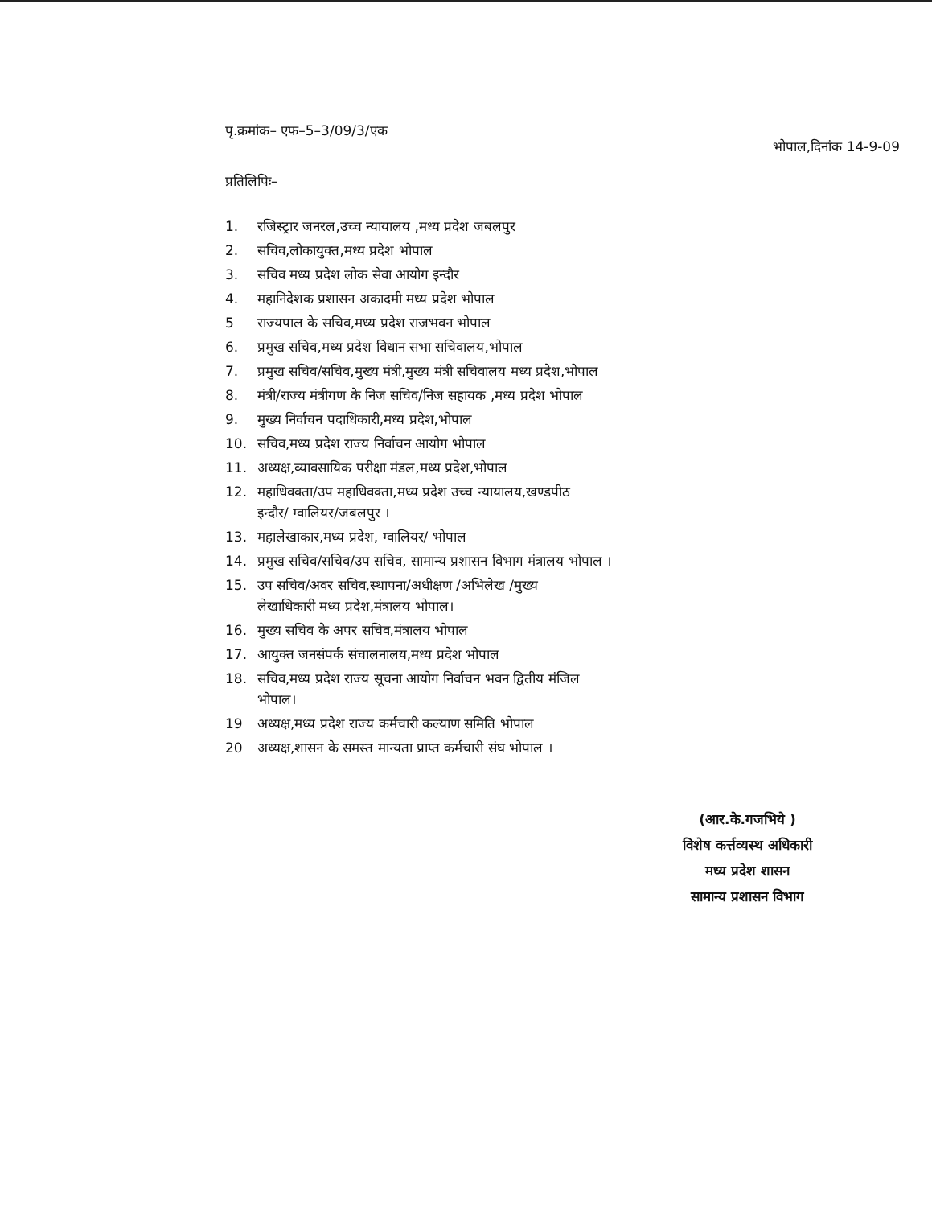पृ.क्रमांक– एफ–5–3/09/3/एक
भोपाल,दिनांक 14-9-09
प्रतिलिपिः–
1. रजिस्ट्रार जनरल,उच्च न्यायालय ,मध्य प्रदेश जबलपुर
2. सचिव,लोकायुक्त,मध्य प्रदेश भोपाल
3. सचिव मध्य प्रदेश लोक सेवा आयोग इन्दौर
4. महानिदेशक प्रशासन अकादमी मध्य प्रदेश भोपाल
5 राज्यपाल के सचिव,मध्य प्रदेश राजभवन भोपाल
6. प्रमुख सचिव,मध्य प्रदेश विधान सभा सचिवालय,भोपाल
7. प्रमुख सचिव/सचिव,मुख्य मंत्री,मुख्य मंत्री सचिवालय मध्य प्रदेश,भोपाल
8. मंत्री/राज्य मंत्रीगण के निज सचिव/निज सहायक ,मध्य प्रदेश भोपाल
9. मुख्य निर्वाचन पदाधिकारी,मध्य प्रदेश,भोपाल
10. सचिव,मध्य प्रदेश राज्य निर्वाचन आयोग भोपाल
11. अध्यक्ष,व्यावसायिक परीक्षा मंडल,मध्य प्रदेश,भोपाल
12. महाधिवक्ता/उप महाधिवक्ता,मध्य प्रदेश उच्च न्यायालय,खण्डपीठ
इन्दौर/ ग्वालियर/जबलपुर ।
13. महालेखाकार,मध्य प्रदेश, ग्वालियर/ भोपाल
14. प्रमुख सचिव/सचिव/उप सचिव, सामान्य प्रशासन विभाग मंत्रालय भोपाल ।
15. उप सचिव/अवर सचिव,स्थापना/अधीक्षण /अभिलेख /मुख्य
लेखाधिकारी मध्य प्रदेश,मंत्रालय भोपाल।
16. मुख्य सचिव के अपर सचिव,मंत्रालय भोपाल
17. आयुक्त जनसंपर्क संचालनालय,मध्य प्रदेश भोपाल
18. सचिव,मध्य प्रदेश राज्य सूचना आयोग निर्वाचन भवन द्वितीय मंजिल
भोपाल।
19 अध्यक्ष,मध्य प्रदेश राज्य कर्मचारी कल्याण समिति भोपाल
20 अध्यक्ष,शासन के समस्त मान्यता प्राप्त कर्मचारी संघ भोपाल ।
(आर.के.गजभिये )
विशेष कर्त्तव्यस्थ अधिकारी
मध्य प्रदेश शासन
सामान्य प्रशासन विभाग